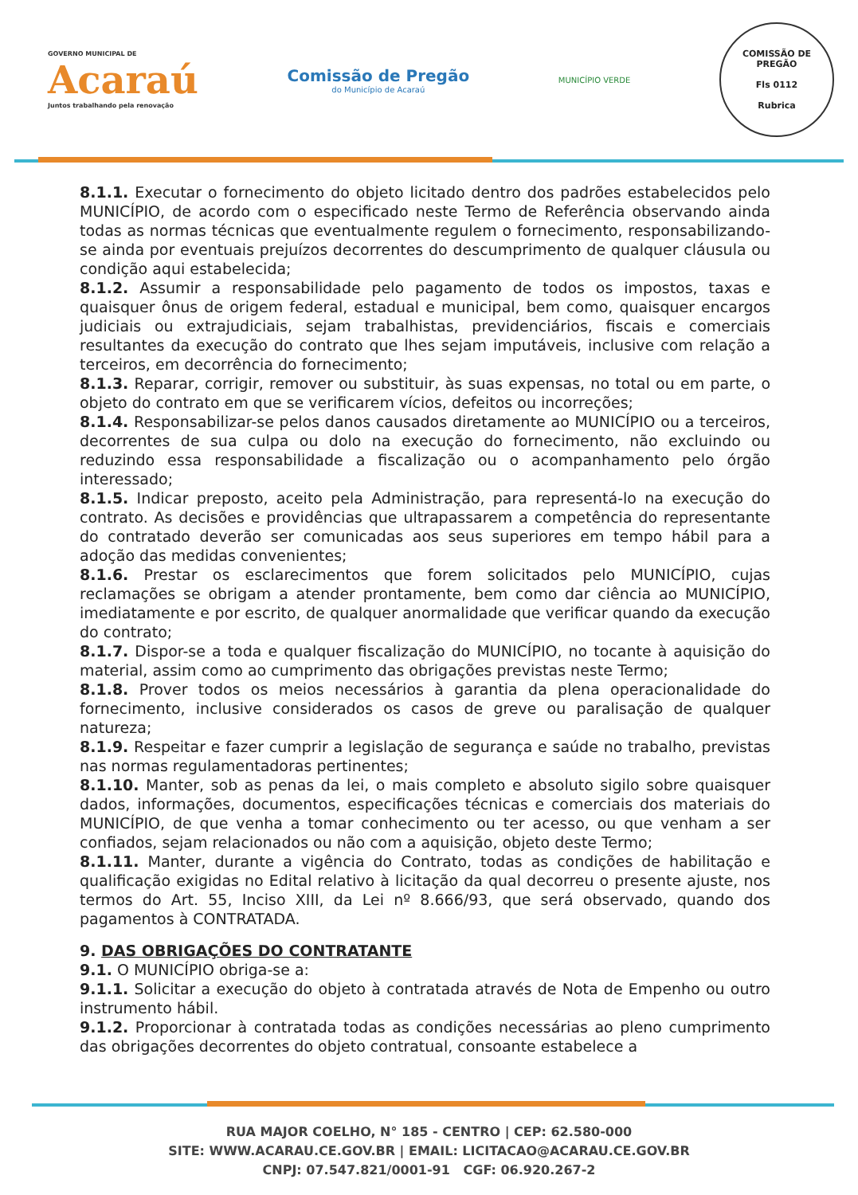GOVERNO MUNICIPAL DE
Acaraú
Juntos trabalhando pela renovação
Comissão de Pregão
do Município de Acaraú
MUNICÍPIO VERDE
COMISSÃO DE PREGÃO
Fls 0112
Rubrica
8.1.1. Executar o fornecimento do objeto licitado dentro dos padrões estabelecidos pelo MUNICÍPIO, de acordo com o especificado neste Termo de Referência observando ainda todas as normas técnicas que eventualmente regulem o fornecimento, responsabilizando-se ainda por eventuais prejuízos decorrentes do descumprimento de qualquer cláusula ou condição aqui estabelecida;
8.1.2. Assumir a responsabilidade pelo pagamento de todos os impostos, taxas e quaisquer ônus de origem federal, estadual e municipal, bem como, quaisquer encargos judiciais ou extrajudiciais, sejam trabalhistas, previdenciários, fiscais e comerciais resultantes da execução do contrato que lhes sejam imputáveis, inclusive com relação a terceiros, em decorrência do fornecimento;
8.1.3. Reparar, corrigir, remover ou substituir, às suas expensas, no total ou em parte, o objeto do contrato em que se verificarem vícios, defeitos ou incorreções;
8.1.4. Responsabilizar-se pelos danos causados diretamente ao MUNICÍPIO ou a terceiros, decorrentes de sua culpa ou dolo na execução do fornecimento, não excluindo ou reduzindo essa responsabilidade a fiscalização ou o acompanhamento pelo órgão interessado;
8.1.5. Indicar preposto, aceito pela Administração, para representá-lo na execução do contrato. As decisões e providências que ultrapassarem a competência do representante do contratado deverão ser comunicadas aos seus superiores em tempo hábil para a adoção das medidas convenientes;
8.1.6. Prestar os esclarecimentos que forem solicitados pelo MUNICÍPIO, cujas reclamações se obrigam a atender prontamente, bem como dar ciência ao MUNICÍPIO, imediatamente e por escrito, de qualquer anormalidade que verificar quando da execução do contrato;
8.1.7. Dispor-se a toda e qualquer fiscalização do MUNICÍPIO, no tocante à aquisição do material, assim como ao cumprimento das obrigações previstas neste Termo;
8.1.8. Prover todos os meios necessários à garantia da plena operacionalidade do fornecimento, inclusive considerados os casos de greve ou paralisação de qualquer natureza;
8.1.9. Respeitar e fazer cumprir a legislação de segurança e saúde no trabalho, previstas nas normas regulamentadoras pertinentes;
8.1.10. Manter, sob as penas da lei, o mais completo e absoluto sigilo sobre quaisquer dados, informações, documentos, especificações técnicas e comerciais dos materiais do MUNICÍPIO, de que venha a tomar conhecimento ou ter acesso, ou que venham a ser confiados, sejam relacionados ou não com a aquisição, objeto deste Termo;
8.1.11. Manter, durante a vigência do Contrato, todas as condições de habilitação e qualificação exigidas no Edital relativo à licitação da qual decorreu o presente ajuste, nos termos do Art. 55, Inciso XIII, da Lei nº 8.666/93, que será observado, quando dos pagamentos à CONTRATADA.
9. DAS OBRIGAÇÕES DO CONTRATANTE
9.1. O MUNICÍPIO obriga-se a:
9.1.1. Solicitar a execução do objeto à contratada através de Nota de Empenho ou outro instrumento hábil.
9.1.2. Proporcionar à contratada todas as condições necessárias ao pleno cumprimento das obrigações decorrentes do objeto contratual, consoante estabelece a
RUA MAJOR COELHO, N° 185 - CENTRO | CEP: 62.580-000
SITE: WWW.ACARAU.CE.GOV.BR | EMAIL: LICITACAO@ACARAU.CE.GOV.BR
CNPJ: 07.547.821/0001-91 CGF: 06.920.267-2